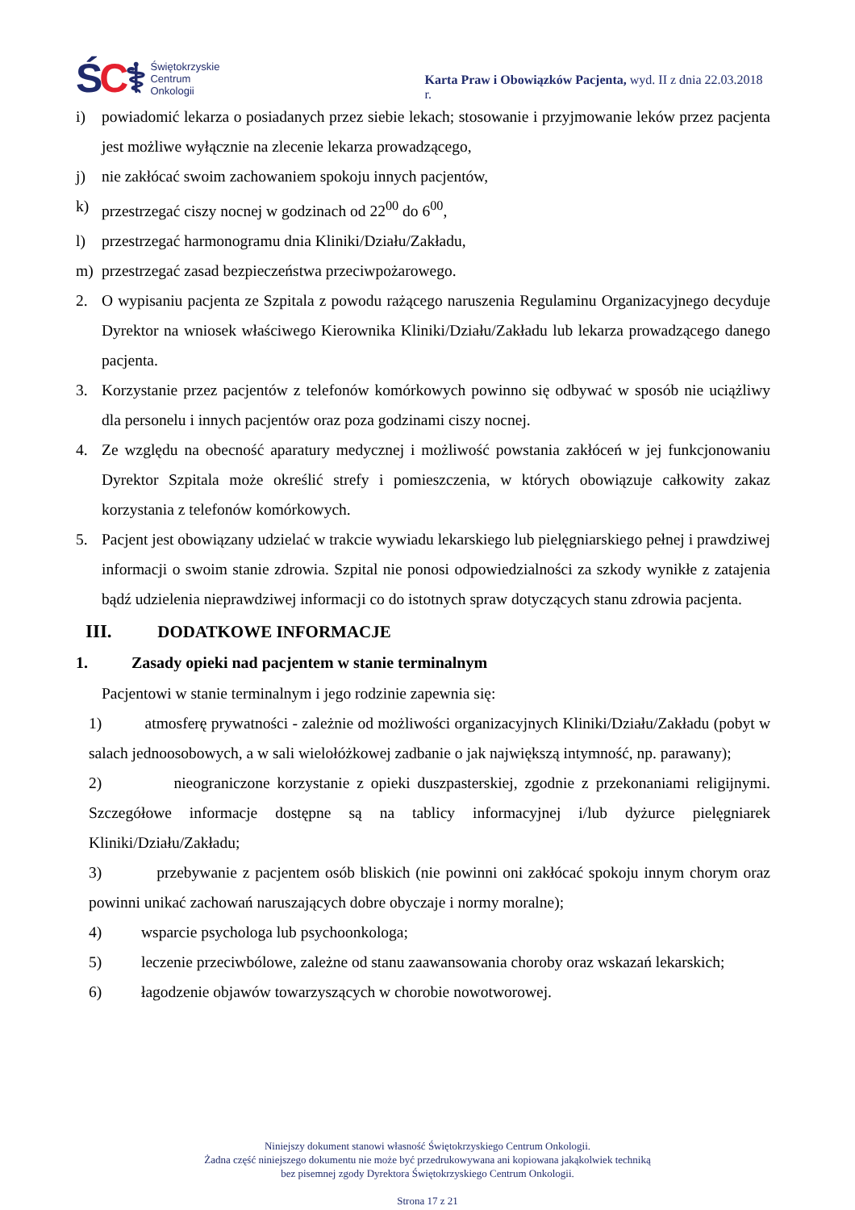ŚC⚕
Świętokrzyskie
Centrum
Onkologii
Karta Praw i Obowiązków Pacjenta, wyd. II z dnia 22.03.2018 r.
i) powiadomić lekarza o posiadanych przez siebie lekach; stosowanie i przyjmowanie leków przez pacjenta jest możliwe wyłącznie na zlecenie lekarza prowadzącego,
j) nie zakłócać swoim zachowaniem spokoju innych pacjentów,
k) przestrzegać ciszy nocnej w godzinach od 22<sup>00</sup> do 6<sup>00</sup>,
l) przestrzegać harmonogramu dnia Kliniki/Działu/Zakładu,
m) przestrzegać zasad bezpieczeństwa przeciwpożarowego.
2. O wypisaniu pacjenta ze Szpitala z powodu rażącego naruszenia Regulaminu Organizacyjnego decyduje Dyrektor na wniosek właściwego Kierownika Kliniki/Działu/Zakładu lub lekarza prowadzącego danego pacjenta.
3. Korzystanie przez pacjentów z telefonów komórkowych powinno się odbywać w sposób nie uciążliwy dla personelu i innych pacjentów oraz poza godzinami ciszy nocnej.
4. Ze względu na obecność aparatury medycznej i możliwość powstania zakłóceń w jej funkcjonowaniu Dyrektor Szpitala może określić strefy i pomieszczenia, w których obowiązuje całkowity zakaz korzystania z telefonów komórkowych.
5. Pacjent jest obowiązany udzielać w trakcie wywiadu lekarskiego lub pielęgniarskiego pełnej i prawdziwej informacji o swoim stanie zdrowia. Szpital nie ponosi odpowiedzialności za szkody wynikłe z zatajenia bądź udzielenia nieprawdziwej informacji co do istotnych spraw dotyczących stanu zdrowia pacjenta.
III. DODATKOWE INFORMACJE
1. Zasady opieki nad pacjentem w stanie terminalnym
Pacjentowi w stanie terminalnym i jego rodzinie zapewnia się:
1) atmosferę prywatności - zależnie od możliwości organizacyjnych Kliniki/Działu/Zakładu (pobyt w salach jednoosobowych, a w sali wielołóżkowej zadbanie o jak największą intymność, np. parawany);
2) nieograniczone korzystanie z opieki duszpasterskiej, zgodnie z przekonaniami religijnymi. Szczegółowe informacje dostępne są na tablicy informacyjnej i/lub dyżurce pielęgniarek Kliniki/Działu/Zakładu;
3) przebywanie z pacjentem osób bliskich (nie powinni oni zakłócać spokoju innym chorym oraz powinni unikać zachowań naruszających dobre obyczaje i normy moralne);
4) wsparcie psychologa lub psychoonkologa;
5) leczenie przeciwbólowe, zależne od stanu zaawansowania choroby oraz wskazań lekarskich;
6) łagodzenie objawów towarzyszących w chorobie nowotworowej.
Niniejszy dokument stanowi własność Świętokrzyskiego Centrum Onkologii.
Żadna część niniejszego dokumentu nie może być przedrukowywana ani kopiowana jakąkolwiek techniką
bez pisemnej zgody Dyrektora Świętokrzyskiego Centrum Onkologii.
Strona 17 z 21